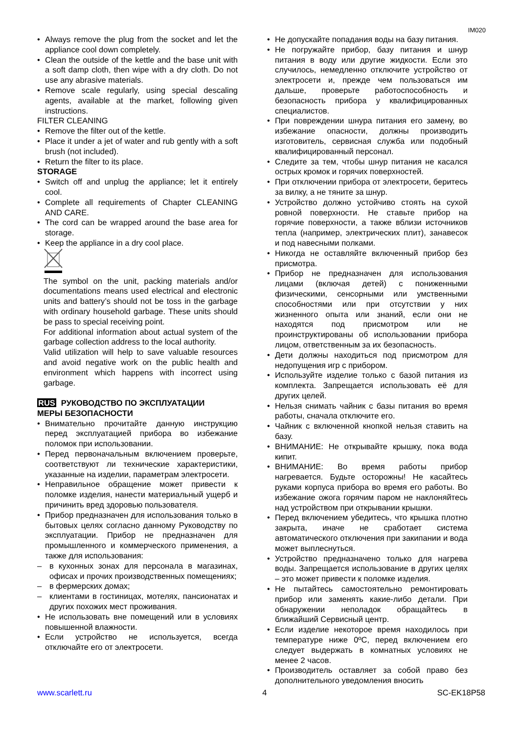IM020
• Always remove the plug from the socket and let the appliance cool down completely.
• Clean the outside of the kettle and the base unit with a soft damp cloth, then wipe with a dry cloth. Do not use any abrasive materials.
• Remove scale regularly, using special descaling agents, available at the market, following given instructions.
FILTER CLEANING
• Remove the filter out of the kettle.
• Place it under a jet of water and rub gently with a soft brush (not included).
• Return the filter to its place.
STORAGE
• Switch off and unplug the appliance; let it entirely cool.
• Complete all requirements of Chapter CLEANING AND CARE.
• The cord can be wrapped around the base area for storage.
• Keep the appliance in a dry cool place.
The symbol on the unit, packing materials and/or documentations means used electrical and electronic units and battery’s should not be toss in the garbage with ordinary household garbage. These units should be pass to special receiving point.
For additional information about actual system of the garbage collection address to the local authority.
Valid utilization will help to save valuable resources and avoid negative work on the public health and environment which happens with incorrect using garbage.
RUS РУКОВОДСТВО ПО ЭКСПЛУАТАЦИИ
МЕРЫ БЕЗОПАСНОСТИ
• Внимательно прочитайте данную инструкцию перед эксплуатацией прибора во избежание поломок при использовании.
• Перед первоначальным включением проверьте, соответствуют ли технические характеристики, указанные на изделии, параметрам электросети.
• Неправильное обращение может привести к поломке изделия, нанести материальный ущерб и причинить вред здоровью пользователя.
• Прибор предназначен для использования только в бытовых целях согласно данному Руководству по эксплуатации. Прибор не предназначен для промышленного и коммерческого применения, а также для использования:
– в кухонных зонах для персонала в магазинах, офисах и прочих производственных помещениях;
– в фермерских домах;
– клиентами в гостиницах, мотелях, пансионатах и других похожих мест проживания.
• Не использовать вне помещений или в условиях повышенной влажности.
• Если устройство не используется, всегда отключайте его от электросети.
• Не допускайте попадания воды на базу питания.
• Не погружайте прибор, базу питания и шнур питания в воду или другие жидкости. Если это случилось, немедленно отключите устройство от электросети и, прежде чем пользоваться им дальше, проверьте работоспособность и безопасность прибора у квалифицированных специалистов.
• При повреждении шнура питания его замену, во избежание опасности, должны производить изготовитель, сервисная служба или подобный квалифицированный персонал.
• Следите за тем, чтобы шнур питания не касался острых кромок и горячих поверхностей.
• При отключении прибора от электросети, беритесь за вилку, а не тяните за шнур.
• Устройство должно устойчиво стоять на сухой ровной поверхности. Не ставьте прибор на горячие поверхности, а также вблизи источников тепла (например, электрических плит), занавесок и под навесными полками.
• Никогда не оставляйте включенный прибор без присмотра.
• Прибор не предназначен для использования лицами (включая детей) с пониженными физическими, сенсорными или умственными способностями или при отсутствии у них жизненного опыта или знаний, если они не находятся под присмотром или не проинструктированы об использовании прибора лицом, ответственным за их безопасность.
• Дети должны находиться под присмотром для недопущения игр с прибором.
• Используйте изделие только с базой питания из комплекта. Запрещается использовать её для других целей.
• Нельзя снимать чайник с базы питания во время работы, сначала отключите его.
• Чайник с включенной кнопкой нельзя ставить на базу.
• ВНИМАНИЕ: Не открывайте крышку, пока вода кипит.
• ВНИМАНИЕ: Во время работы прибор нагревается. Будьте осторожны! Не касайтесь руками корпуса прибора во время его работы. Во избежание ожога горячим паром не наклоняйтесь над устройством при открывании крышки.
• Перед включением убедитесь, что крышка плотно закрыта, иначе не сработает система автоматического отключения при закипании и вода может выплеснуться.
• Устройство предназначено только для нагрева воды. Запрещается использование в других целях – это может привести к поломке изделия.
• Не пытайтесь самостоятельно ремонтировать прибор или заменять какие-либо детали. При обнаружении неполадок обращайтесь в ближайший Сервисный центр.
• Если изделие некоторое время находилось при температуре ниже 0ºC, перед включением его следует выдержать в комнатных условиях не менее 2 часов.
• Производитель оставляет за собой право без дополнительного уведомления вносить
www.scarlett.ru 4 SC-EK18P58